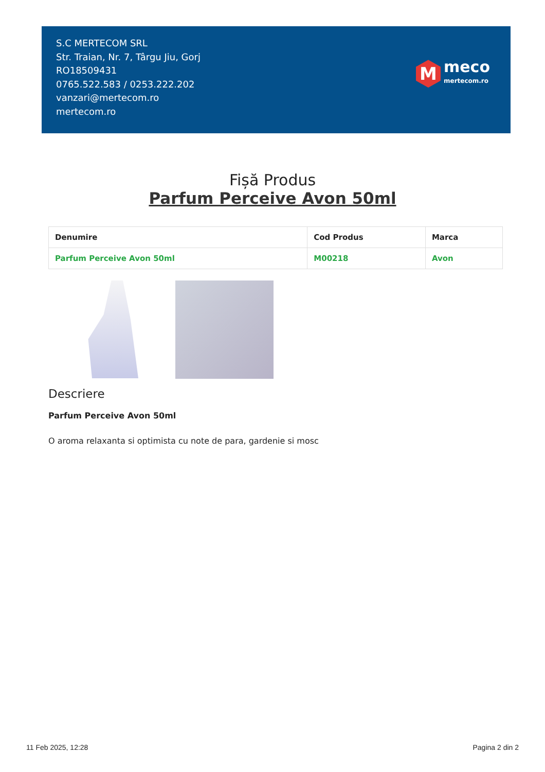S.C MERTECOM SRL
Str. Traian, Nr. 7, Târgu Jiu, Gorj
RO18509431
0765.522.583 / 0253.222.202
vanzari@mertecom.ro
mertecom.ro
M
meco
mertecom.ro
Fișă Produs
Parfum Perceive Avon 50ml
| Denumire | Cod Produs | Marca |
| --- | --- | --- |
| Parfum Perceive Avon 50ml | M00218 | Avon |
Descriere
Parfum Perceive Avon 50ml
O aroma relaxanta si optimista cu note de para, gardenie si mosc
11 Feb 2025, 12:28 Pagina 2 din 2